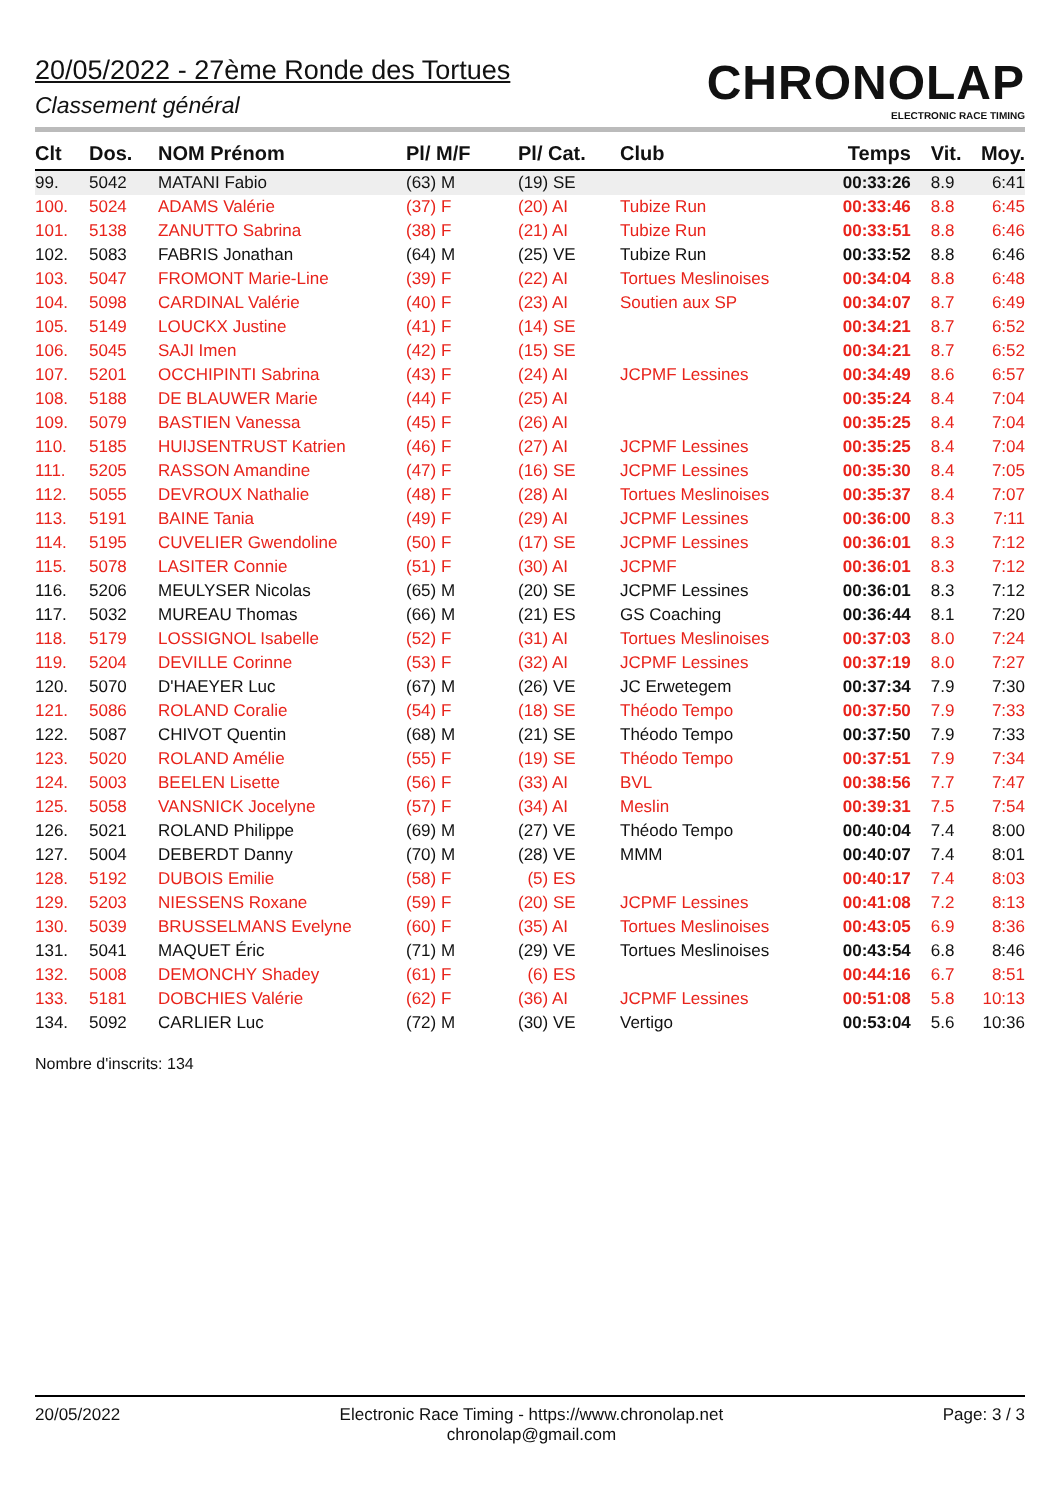CHRONOLAP
ELECTRONIC RACE TIMING
20/05/2022 - 27ème Ronde des Tortues
Classement général
| Clt | Dos. | NOM Prénom | Pl/ M/F | Pl/ Cat. | Club | Temps | Vit. | Moy. |
| --- | --- | --- | --- | --- | --- | --- | --- | --- |
| 99. | 5042 | MATANI Fabio | (63) M | (19) SE | | 00:33:26 | 8.9 | 6:41 |
| 100. | 5024 | ADAMS Valérie | (37) F | (20) AI | Tubize Run | 00:33:46 | 8.8 | 6:45 |
| 101. | 5138 | ZANUTTO Sabrina | (38) F | (21) AI | Tubize Run | 00:33:51 | 8.8 | 6:46 |
| 102. | 5083 | FABRIS Jonathan | (64) M | (25) VE | Tubize Run | 00:33:52 | 8.8 | 6:46 |
| 103. | 5047 | FROMONT Marie-Line | (39) F | (22) AI | Tortues Meslinoises | 00:34:04 | 8.8 | 6:48 |
| 104. | 5098 | CARDINAL Valérie | (40) F | (23) AI | Soutien aux SP | 00:34:07 | 8.7 | 6:49 |
| 105. | 5149 | LOUCKX Justine | (41) F | (14) SE | | 00:34:21 | 8.7 | 6:52 |
| 106. | 5045 | SAJI Imen | (42) F | (15) SE | | 00:34:21 | 8.7 | 6:52 |
| 107. | 5201 | OCCHIPINTI Sabrina | (43) F | (24) AI | JCPMF Lessines | 00:34:49 | 8.6 | 6:57 |
| 108. | 5188 | DE BLAUWER Marie | (44) F | (25) AI | | 00:35:24 | 8.4 | 7:04 |
| 109. | 5079 | BASTIEN Vanessa | (45) F | (26) AI | | 00:35:25 | 8.4 | 7:04 |
| 110. | 5185 | HUIJSENTRUST Katrien | (46) F | (27) AI | JCPMF Lessines | 00:35:25 | 8.4 | 7:04 |
| 111. | 5205 | RASSON Amandine | (47) F | (16) SE | JCPMF Lessines | 00:35:30 | 8.4 | 7:05 |
| 112. | 5055 | DEVROUX Nathalie | (48) F | (28) AI | Tortues Meslinoises | 00:35:37 | 8.4 | 7:07 |
| 113. | 5191 | BAINE Tania | (49) F | (29) AI | JCPMF Lessines | 00:36:00 | 8.3 | 7:11 |
| 114. | 5195 | CUVELIER Gwendoline | (50) F | (17) SE | JCPMF Lessines | 00:36:01 | 8.3 | 7:12 |
| 115. | 5078 | LASITER Connie | (51) F | (30) AI | JCPMF | 00:36:01 | 8.3 | 7:12 |
| 116. | 5206 | MEULYSER Nicolas | (65) M | (20) SE | JCPMF Lessines | 00:36:01 | 8.3 | 7:12 |
| 117. | 5032 | MUREAU Thomas | (66) M | (21) ES | GS Coaching | 00:36:44 | 8.1 | 7:20 |
| 118. | 5179 | LOSSIGNOL Isabelle | (52) F | (31) AI | Tortues Meslinoises | 00:37:03 | 8.0 | 7:24 |
| 119. | 5204 | DEVILLE Corinne | (53) F | (32) AI | JCPMF Lessines | 00:37:19 | 8.0 | 7:27 |
| 120. | 5070 | D'HAEYER Luc | (67) M | (26) VE | JC Erwetegem | 00:37:34 | 7.9 | 7:30 |
| 121. | 5086 | ROLAND Coralie | (54) F | (18) SE | Théodo Tempo | 00:37:50 | 7.9 | 7:33 |
| 122. | 5087 | CHIVOT Quentin | (68) M | (21) SE | Théodo Tempo | 00:37:50 | 7.9 | 7:33 |
| 123. | 5020 | ROLAND Amélie | (55) F | (19) SE | Théodo Tempo | 00:37:51 | 7.9 | 7:34 |
| 124. | 5003 | BEELEN Lisette | (56) F | (33) AI | BVL | 00:38:56 | 7.7 | 7:47 |
| 125. | 5058 | VANSNICK Jocelyne | (57) F | (34) AI | Meslin | 00:39:31 | 7.5 | 7:54 |
| 126. | 5021 | ROLAND Philippe | (69) M | (27) VE | Théodo Tempo | 00:40:04 | 7.4 | 8:00 |
| 127. | 5004 | DEBERDT Danny | (70) M | (28) VE | MMM | 00:40:07 | 7.4 | 8:01 |
| 128. | 5192 | DUBOIS Emilie | (58) F | (5) ES | | 00:40:17 | 7.4 | 8:03 |
| 129. | 5203 | NIESSENS Roxane | (59) F | (20) SE | JCPMF Lessines | 00:41:08 | 7.2 | 8:13 |
| 130. | 5039 | BRUSSELMANS Evelyne | (60) F | (35) AI | Tortues Meslinoises | 00:43:05 | 6.9 | 8:36 |
| 131. | 5041 | MAQUET Éric | (71) M | (29) VE | Tortues Meslinoises | 00:43:54 | 6.8 | 8:46 |
| 132. | 5008 | DEMONCHY Shadey | (61) F | (6) ES | | 00:44:16 | 6.7 | 8:51 |
| 133. | 5181 | DOBCHIES Valérie | (62) F | (36) AI | JCPMF Lessines | 00:51:08 | 5.8 | 10:13 |
| 134. | 5092 | CARLIER Luc | (72) M | (30) VE | Vertigo | 00:53:04 | 5.6 | 10:36 |
Nombre d'inscrits: 134
20/05/2022 Electronic Race Timing - https://www.chronolap.net
chronolap@gmail.com Page: 3 / 3